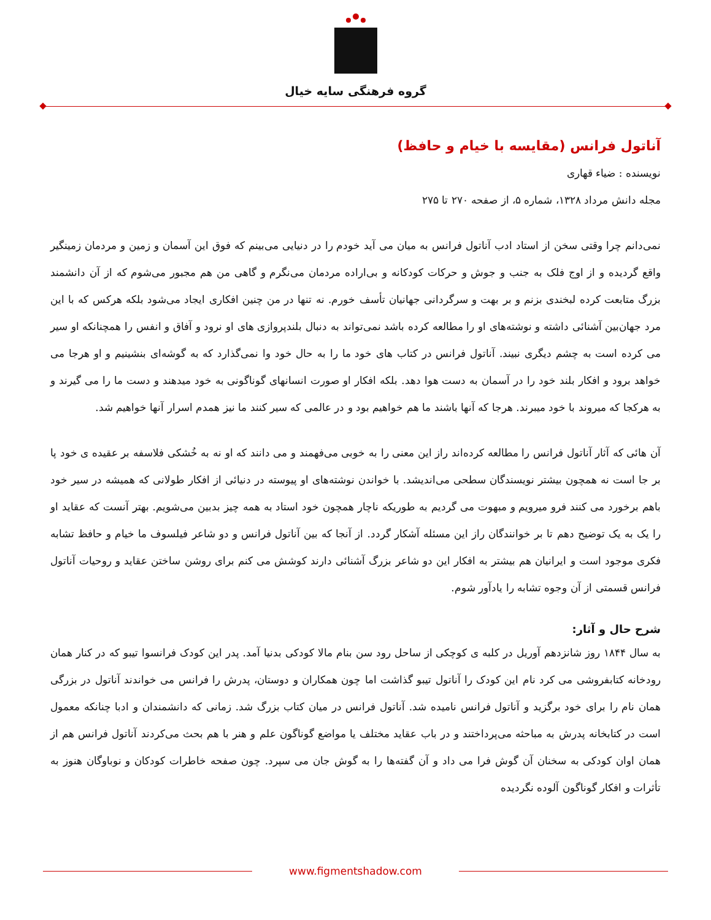گروه فرهنگی سایه خیال
آناتول فرانس (مقایسه با خیام و حافظ)
نویسنده : ضیاء قهاری
مجله دانش مرداد ۱۳۲۸، شماره ۵، از صفحه ۲۷۰ تا ۲۷۵
نمی‌دانم چرا وقتی سخن از استاد ادب آناتول فرانس به میان می آید خودم را در دنیایی می‌بینم که فوق این آسمان و زمین و مردمان زمینگیر واقع گردیده و از اوج فلک به جنب و جوش و حرکات کودکانه و بی‌اراده مردمان می‌نگرم و گاهی من هم مجبور می‌شوم که از آن دانشمند بزرگ متابعت کرده لبخندی بزنم و بر بهت و سرگردانی جهانیان تأسف خورم. نه تنها در من چنین افکاری ایجاد می‌شود بلکه هرکس که با این مرد جهان‌بین آشنائی داشته و نوشته‌های او را مطالعه کرده باشد نمی‌تواند به دنبال بلندپروازی های او نرود و آفاق و انفس را همچنانکه او سیر می کرده است به چشم دیگری نبیند. آناتول فرانس در کتاب های خود ما را به حال خود وا نمی‌گذارد که به گوشه‌ای بنشینیم و او هرجا می خواهد برود و افکار بلند خود را در آسمان به دست هوا دهد. بلکه افکار او صورت انسانهای گوناگونی به خود میدهند و دست ما را می گیرند و به هرکجا که میروند با خود میبرند. هرجا که آنها باشند ما هم خواهیم بود و در عالمی که سیر کنند ما نیز همدم اسرار آنها خواهیم شد.
آن هائی که آثار آناتول فرانس را مطالعه کرده‌اند راز این معنی را به خوبی می‌فهمند و می دانند که او نه به خُشکی فلاسفه بر عقیده ی خود پا بر جا است نه همچون بیشتر نویسندگان سطحی می‌اندیشد. با خواندن نوشته‌های او پیوسته در دنیائی از افکار طولانی که همیشه در سیر خود باهم برخورد می کنند فرو میرویم و مبهوت می گردیم به طوریکه ناچار همچون خود استاد به همه چیز بدبین می‌شویم. بهتر آنست که عقاید او را یک به یک توضیح دهم تا بر خوانندگان راز این مسئله آشکار گردد. از آنجا که بین آناتول فرانس و دو شاعر فیلسوف ما خیام و حافظ تشابه فکری موجود است و ایرانیان هم بیشتر به افکار این دو شاعر بزرگ آشنائی دارند کوشش می کنم برای روشن ساختن عقاید و روحیات آناتول فرانس قسمتی از آن وجوه تشابه را یادآور شوم.
شرح حال و آثار:
به سال ۱۸۴۴ روز شانزدهم آوریل در کلبه ی کوچکی از ساحل رود سن بنام مالا کودکی بدنیا آمد. پدر این کودک فرانسوا تیبو که در کنار همان رودخانه کتابفروشی می کرد نام این کودک را آناتول تیبو گذاشت اما چون همکاران و دوستان، پدرش را فرانس می خواندند آناتول در بزرگی همان نام را برای خود برگزید و آناتول فرانس نامیده شد. آناتول فرانس در میان کتاب بزرگ شد. زمانی که دانشمندان و ادبا چنانکه معمول است در کتابخانه پدرش به مباحثه می‌پرداختند و در باب عقاید مختلف یا مواضع گوناگون علم و هنر با هم بحث می‌کردند آناتول فرانس هم از همان اوان کودکی به سخنان آن گوش فرا می داد و آن گفته‌ها را به گوش جان می سپرد. چون صفحه خاطرات کودکان و نوباوگان هنوز به تأثرات و افکار گوناگون آلوده نگردیده
www.figmentshadow.com